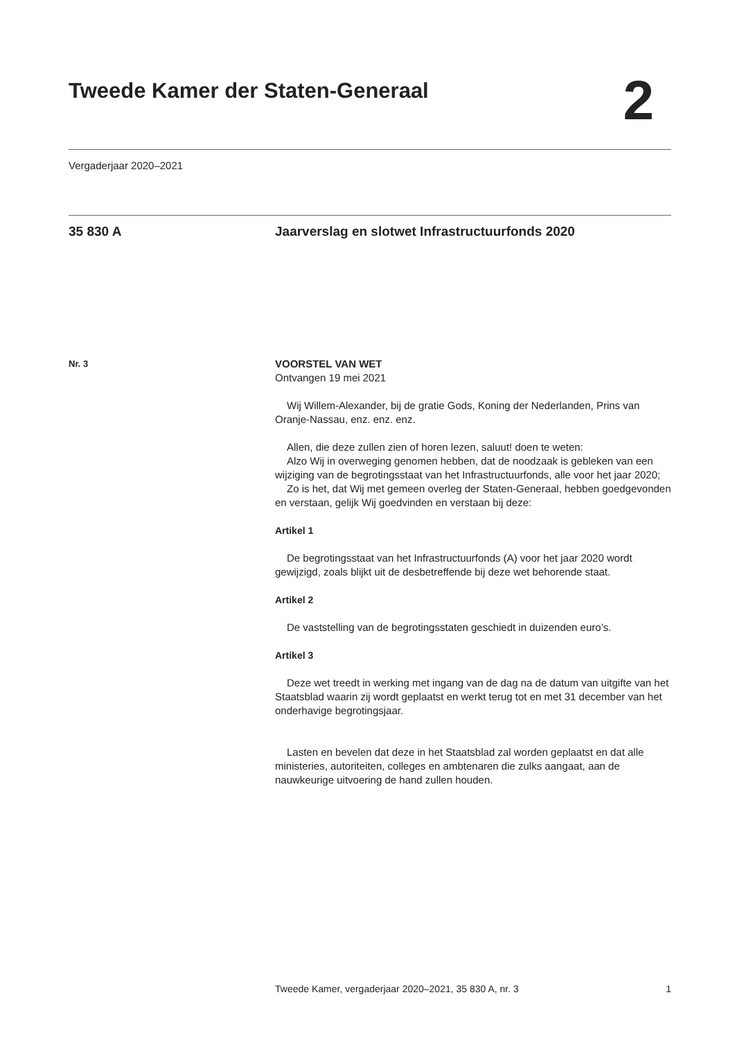Tweede Kamer der Staten-Generaal
2
Vergaderjaar 2020–2021
35 830 A Jaarverslag en slotwet Infrastructuurfonds 2020
Nr. 3
VOORSTEL VAN WET
Ontvangen 19 mei 2021
Wij Willem-Alexander, bij de gratie Gods, Koning der Nederlanden, Prins van Oranje-Nassau, enz. enz. enz.
Allen, die deze zullen zien of horen lezen, saluut! doen te weten:
Alzo Wij in overweging genomen hebben, dat de noodzaak is gebleken van een wijziging van de begrotingsstaat van het Infrastructuurfonds, alle voor het jaar 2020;
Zo is het, dat Wij met gemeen overleg der Staten-Generaal, hebben goedgevonden en verstaan, gelijk Wij goedvinden en verstaan bij deze:
Artikel 1
De begrotingsstaat van het Infrastructuurfonds (A) voor het jaar 2020 wordt gewijzigd, zoals blijkt uit de desbetreffende bij deze wet behorende staat.
Artikel 2
De vaststelling van de begrotingsstaten geschiedt in duizenden euro’s.
Artikel 3
Deze wet treedt in werking met ingang van de dag na de datum van uitgifte van het Staatsblad waarin zij wordt geplaatst en werkt terug tot en met 31 december van het onderhavige begrotingsjaar.
Lasten en bevelen dat deze in het Staatsblad zal worden geplaatst en dat alle ministeries, autoriteiten, colleges en ambtenaren die zulks aangaat, aan de nauwkeurige uitvoering de hand zullen houden.
Tweede Kamer, vergaderjaar 2020–2021, 35 830 A, nr. 3 1